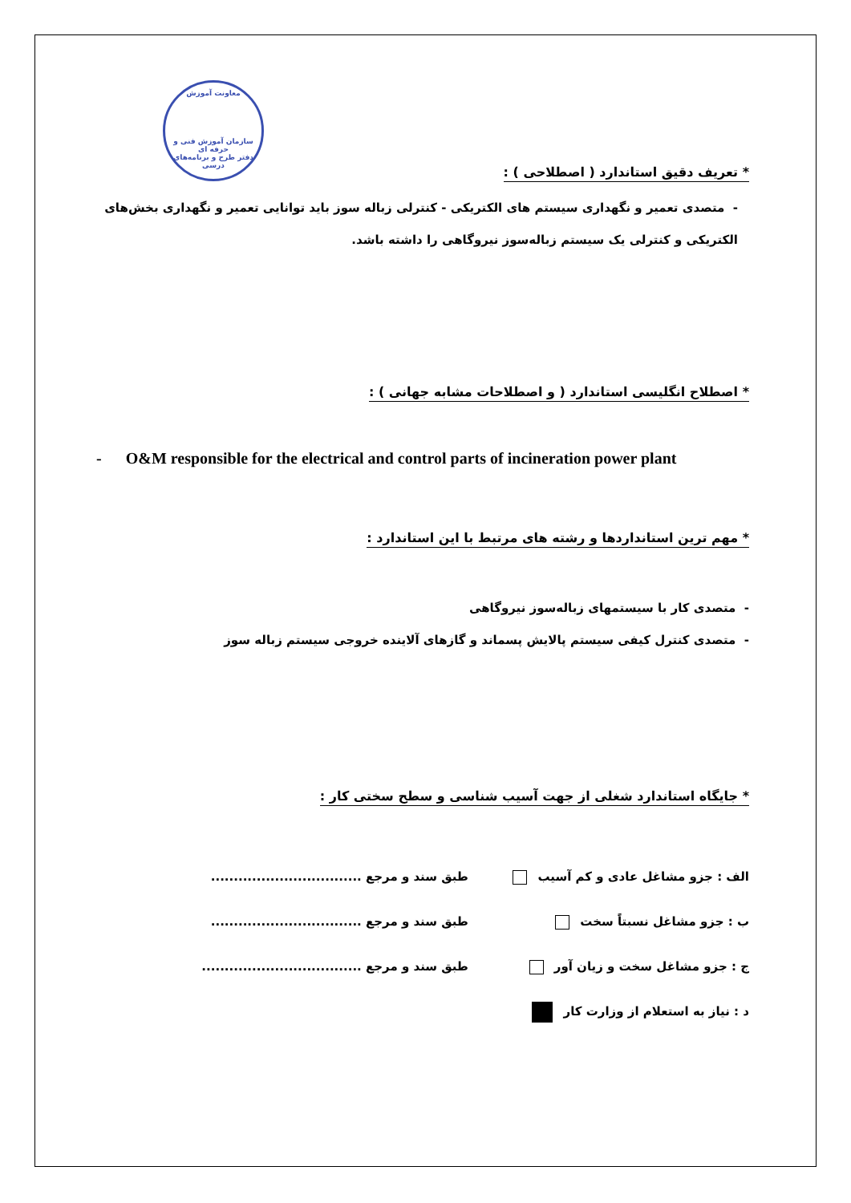معاونت آموزش
سازمان آموزش فنی و حرفه ای
دفتر طرح و برنامه‌های درسی
* تعریف دقیق استاندارد ( اصطلاحی ) :
- متصدی تعمیر و نگهداری سیستم های الکتریکی - کنترلی زباله سوز باید توانایی تعمیر و نگهداری بخش‌های الکتریکی و کنترلی یک سیستم زباله‌سوز نیروگاهی را داشته باشد.
* اصطلاح انگلیسی استاندارد ( و اصطلاحات مشابه جهانی ) :
- O&M responsible for the electrical and control parts of incineration power plant
* مهم ترین استانداردها و رشته های مرتبط با این استاندارد :
- متصدی کار با سیستمهای زباله‌سوز نیروگاهی
- متصدی کنترل کیفی سیستم پالایش پسماند و گازهای آلاینده خروجی سیستم زباله سوز
* جایگاه استاندارد شغلی از جهت آسیب شناسی و سطح سختی کار :
الف : جزو مشاغل عادی و کم آسیب طبق سند و مرجع .................................
ب : جزو مشاغل نسبتاً سخت طبق سند و مرجع .................................
ج : جزو مشاغل سخت و زیان آور طبق سند و مرجع ...................................
د : نیاز به استعلام از وزارت کار